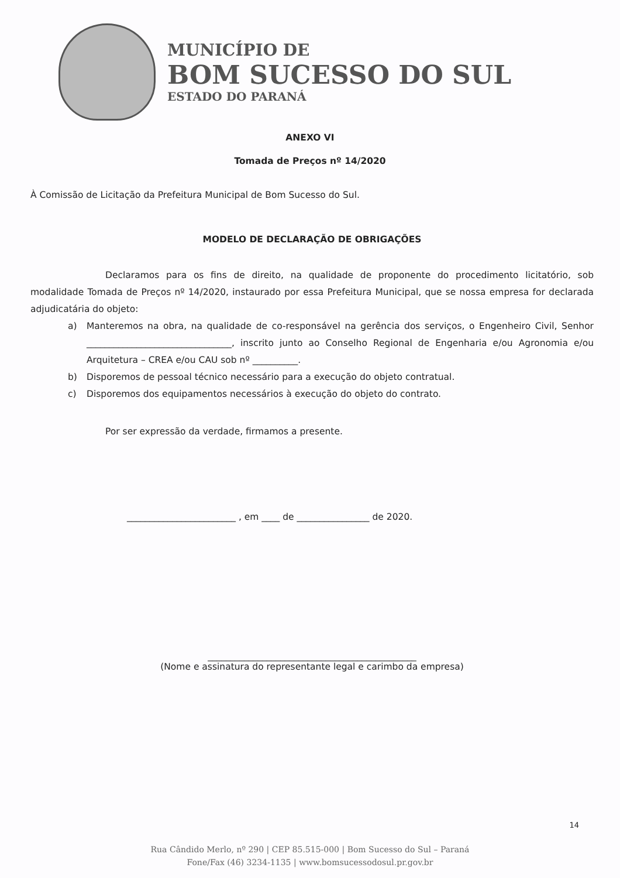MUNICÍPIO DE
BOM SUCESSO DO SUL
ESTADO DO PARANÁ
ANEXO VI
Tomada de Preços nº 14/2020
À Comissão de Licitação da Prefeitura Municipal de Bom Sucesso do Sul.
MODELO DE DECLARAÇÃO DE OBRIGAÇÕES
Declaramos para os fins de direito, na qualidade de proponente do procedimento licitatório, sob modalidade Tomada de Preços nº 14/2020, instaurado por essa Prefeitura Municipal, que se nossa empresa for declarada adjudicatária do objeto:
a) Manteremos na obra, na qualidade de co-responsável na gerência dos serviços, o Engenheiro Civil, Senhor ________________________________, inscrito junto ao Conselho Regional de Engenharia e/ou Agronomia e/ou Arquitetura – CREA e/ou CAU sob nº __________.
b) Disporemos de pessoal técnico necessário para a execução do objeto contratual.
c) Disporemos dos equipamentos necessários à execução do objeto do contrato.
Por ser expressão da verdade, firmamos a presente.
________________________ , em ____ de ________________ de 2020.
______________________________________________
(Nome e assinatura do representante legal e carimbo da empresa)
14
Rua Cândido Merlo, nº 290 | CEP 85.515-000 | Bom Sucesso do Sul – Paraná
Fone/Fax (46) 3234-1135 | www.bomsucessodosul.pr.gov.br